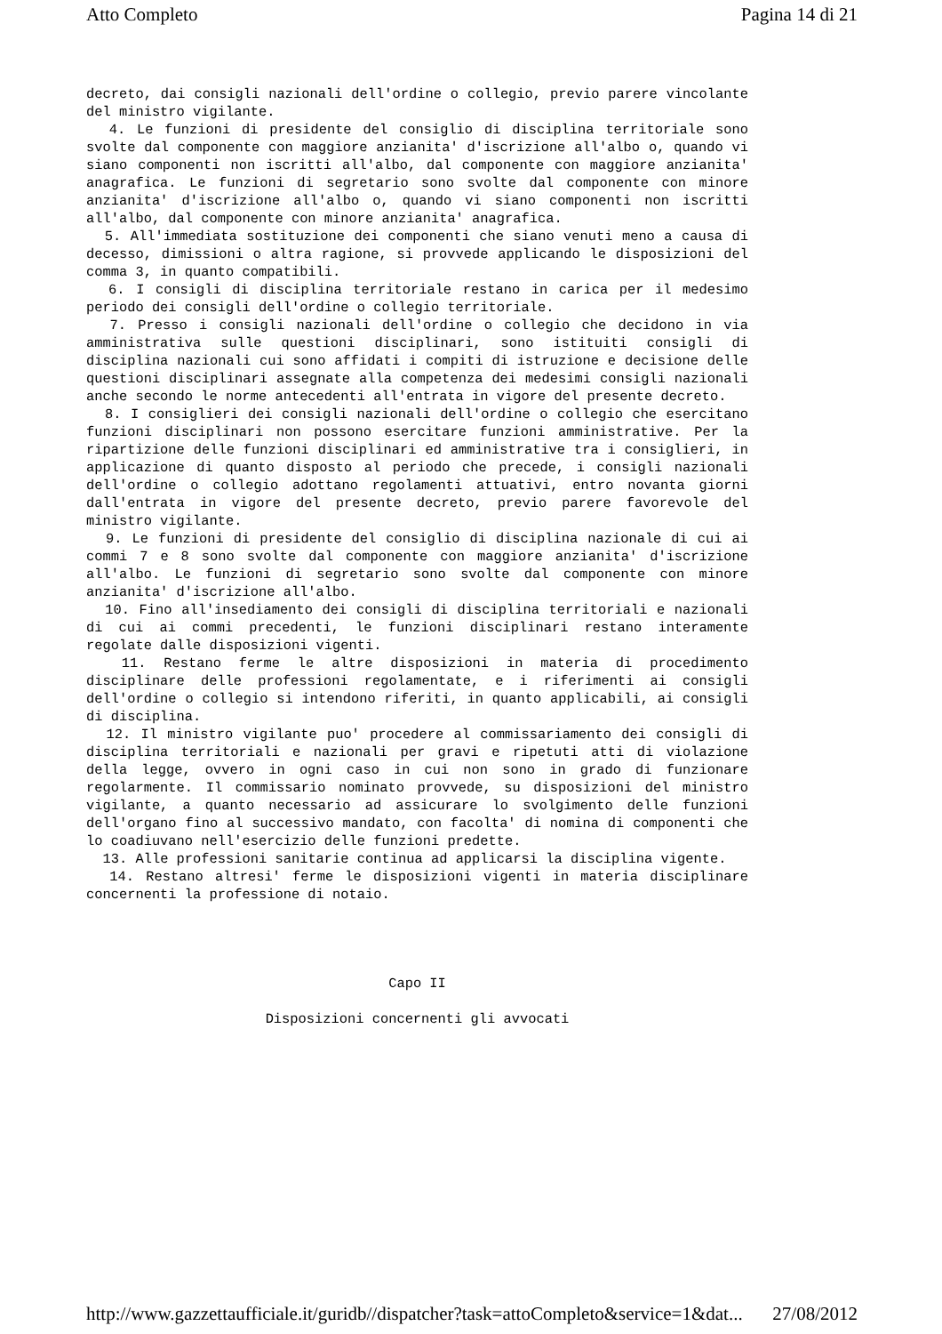Atto Completo Pagina 14 di 21
decreto, dai consigli nazionali dell'ordine o collegio, previo parere vincolante del ministro vigilante. 4. Le funzioni di presidente del consiglio di disciplina territoriale sono svolte dal componente con maggiore anzianita' d'iscrizione all'albo o, quando vi siano componenti non iscritti all'albo, dal componente con maggiore anzianita' anagrafica. Le funzioni di segretario sono svolte dal componente con minore anzianita' d'iscrizione all'albo o, quando vi siano componenti non iscritti all'albo, dal componente con minore anzianita' anagrafica. 5. All'immediata sostituzione dei componenti che siano venuti meno a causa di decesso, dimissioni o altra ragione, si provvede applicando le disposizioni del comma 3, in quanto compatibili. 6. I consigli di disciplina territoriale restano in carica per il medesimo periodo dei consigli dell'ordine o collegio territoriale. 7. Presso i consigli nazionali dell'ordine o collegio che decidono in via amministrativa sulle questioni disciplinari, sono istituiti consigli di disciplina nazionali cui sono affidati i compiti di istruzione e decisione delle questioni disciplinari assegnate alla competenza dei medesimi consigli nazionali anche secondo le norme antecedenti all'entrata in vigore del presente decreto. 8. I consiglieri dei consigli nazionali dell'ordine o collegio che esercitano funzioni disciplinari non possono esercitare funzioni amministrative. Per la ripartizione delle funzioni disciplinari ed amministrative tra i consiglieri, in applicazione di quanto disposto al periodo che precede, i consigli nazionali dell'ordine o collegio adottano regolamenti attuativi, entro novanta giorni dall'entrata in vigore del presente decreto, previo parere favorevole del ministro vigilante. 9. Le funzioni di presidente del consiglio di disciplina nazionale di cui ai commi 7 e 8 sono svolte dal componente con maggiore anzianita' d'iscrizione all'albo. Le funzioni di segretario sono svolte dal componente con minore anzianita' d'iscrizione all'albo. 10. Fino all'insediamento dei consigli di disciplina territoriali e nazionali di cui ai commi precedenti, le funzioni disciplinari restano interamente regolate dalle disposizioni vigenti. 11. Restano ferme le altre disposizioni in materia di procedimento disciplinare delle professioni regolamentate, e i riferimenti ai consigli dell'ordine o collegio si intendono riferiti, in quanto applicabili, ai consigli di disciplina. 12. Il ministro vigilante puo' procedere al commissariamento dei consigli di disciplina territoriali e nazionali per gravi e ripetuti atti di violazione della legge, ovvero in ogni caso in cui non sono in grado di funzionare regolarmente. Il commissario nominato provvede, su disposizioni del ministro vigilante, a quanto necessario ad assicurare lo svolgimento delle funzioni dell'organo fino al successivo mandato, con facolta' di nomina di componenti che lo coadiuvano nell'esercizio delle funzioni predette. 13. Alle professioni sanitarie continua ad applicarsi la disciplina vigente. 14. Restano altresi' ferme le disposizioni vigenti in materia disciplinare concernenti la professione di notaio.
Capo II
Disposizioni concernenti gli avvocati
http://www.gazzettaufficiale.it/guridb//dispatcher?task=attoCompleto&service=1&dat... 27/08/2012